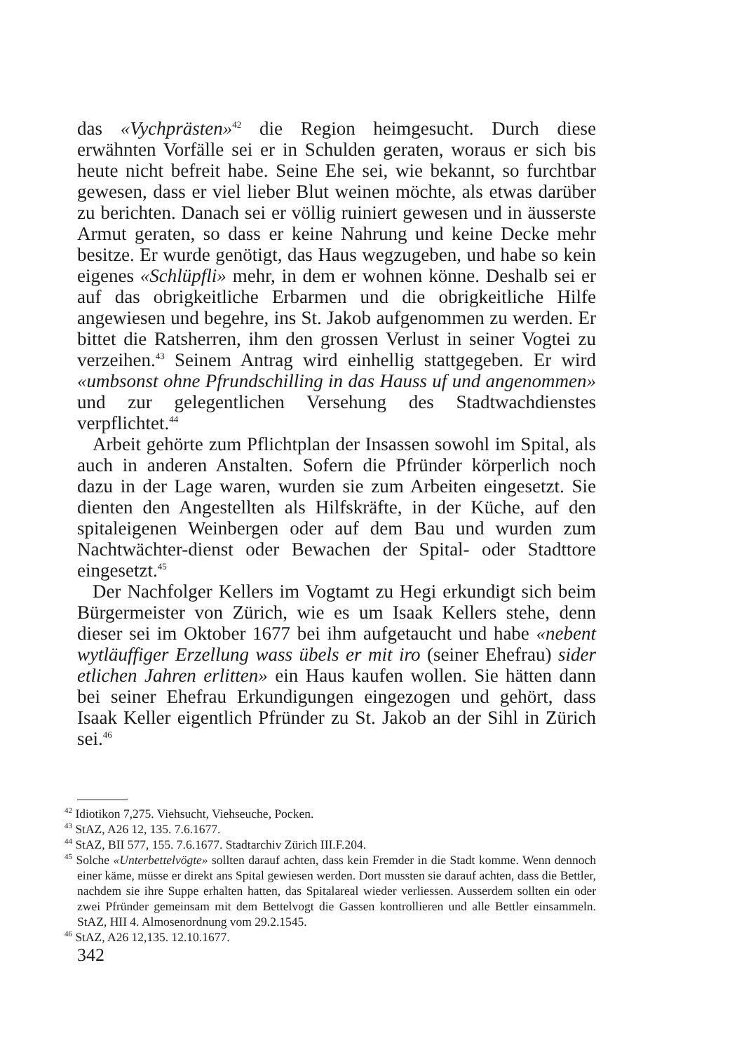das «Vychprästen»<sup>42</sup> die Region heimgesucht. Durch diese erwähnten Vorfälle sei er in Schulden geraten, woraus er sich bis heute nicht befreit habe. Seine Ehe sei, wie bekannt, so furchtbar gewesen, dass er viel lieber Blut weinen möchte, als etwas darüber zu berichten. Danach sei er völlig ruiniert gewesen und in äusserste Armut geraten, so dass er keine Nahrung und keine Decke mehr besitze. Er wurde genötigt, das Haus wegzugeben, und habe so kein eigenes «Schlüpfli» mehr, in dem er wohnen könne. Deshalb sei er auf das obrigkeitliche Erbarmen und die obrigkeitliche Hilfe angewiesen und begehre, ins St. Jakob aufgenommen zu werden. Er bittet die Ratsherren, ihm den grossen Verlust in seiner Vogtei zu verzeihen.<sup>43</sup> Seinem Antrag wird einhellig stattgegeben. Er wird «umbsonst ohne Pfrundschilling in das Hauss uf und angenommen» und zur gelegentlichen Versehung des Stadtwachdienstes verpflichtet.<sup>44</sup>
Arbeit gehörte zum Pflichtplan der Insassen sowohl im Spital, als auch in anderen Anstalten. Sofern die Pfründer körperlich noch dazu in der Lage waren, wurden sie zum Arbeiten eingesetzt. Sie dienten den Angestellten als Hilfskräfte, in der Küche, auf den spitaleigenen Weinbergen oder auf dem Bau und wurden zum Nachtwächter-dienst oder Bewachen der Spital- oder Stadttore eingesetzt.<sup>45</sup>
Der Nachfolger Kellers im Vogtamt zu Hegi erkundigt sich beim Bürgermeister von Zürich, wie es um Isaak Kellers stehe, denn dieser sei im Oktober 1677 bei ihm aufgetaucht und habe «nebent wytläuffiger Erzellung wass übels er mit iro (seiner Ehefrau) sider etlichen Jahren erlitten» ein Haus kaufen wollen. Sie hätten dann bei seiner Ehefrau Erkundigungen eingezogen und gehört, dass Isaak Keller eigentlich Pfründer zu St. Jakob an der Sihl in Zürich sei.<sup>46</sup>
<sup>42</sup> Idiotikon 7,275. Viehsucht, Viehseuche, Pocken.
<sup>43</sup> StAZ, A26 12, 135. 7.6.1677.
<sup>44</sup> StAZ, BII 577, 155. 7.6.1677. Stadtarchiv Zürich III.F.204.
<sup>45</sup> Solche «Unterbettelvögte» sollten darauf achten, dass kein Fremder in die Stadt komme. Wenn dennoch einer käme, müsse er direkt ans Spital gewiesen werden. Dort mussten sie darauf achten, dass die Bettler, nachdem sie ihre Suppe erhalten hatten, das Spitalareal wieder verliessen. Ausserdem sollten ein oder zwei Pfründer gemeinsam mit dem Bettelvogt die Gassen kontrollieren und alle Bettler einsammeln. StAZ, HII 4. Almosenordnung vom 29.2.1545.
<sup>46</sup> StAZ, A26 12,135. 12.10.1677.
342